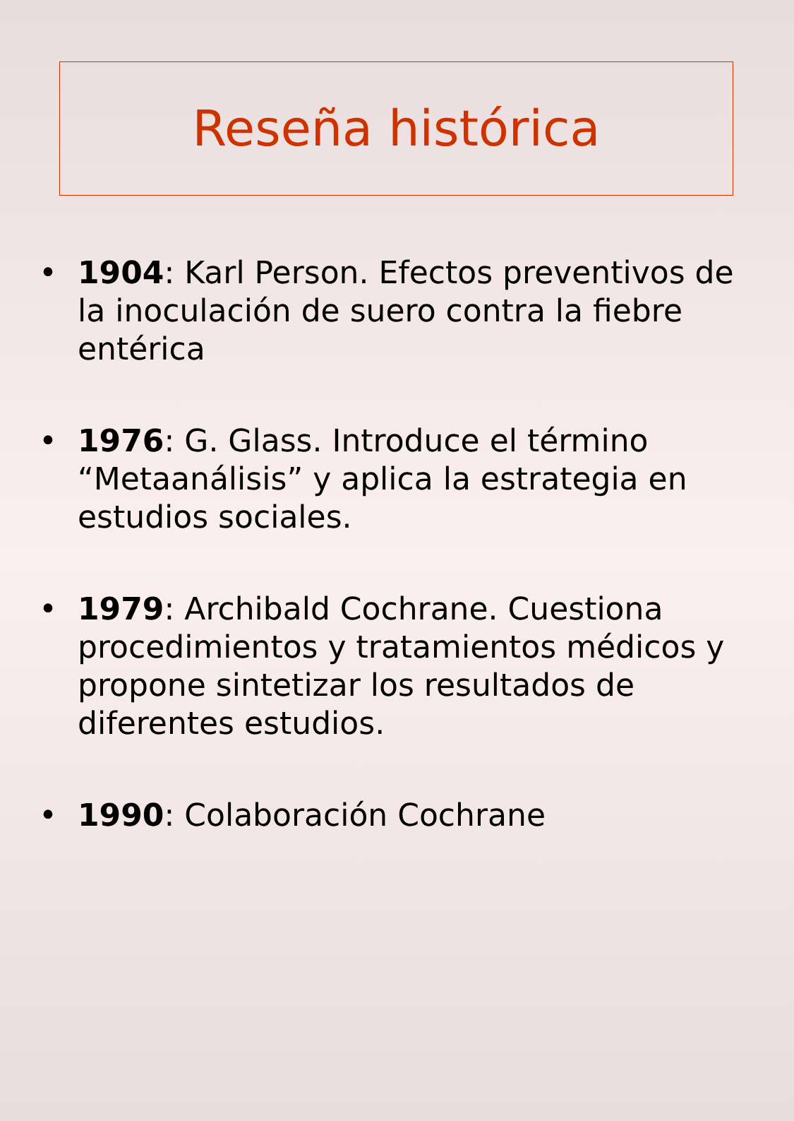Reseña histórica
• 1904: Karl Person. Efectos preventivos de la inoculación de suero contra la fiebre entérica
• 1976: G. Glass. Introduce el término “Metaanálisis” y aplica la estrategia en estudios sociales.
• 1979: Archibald Cochrane. Cuestiona procedimientos y tratamientos médicos y propone sintetizar los resultados de diferentes estudios.
• 1990: Colaboración Cochrane